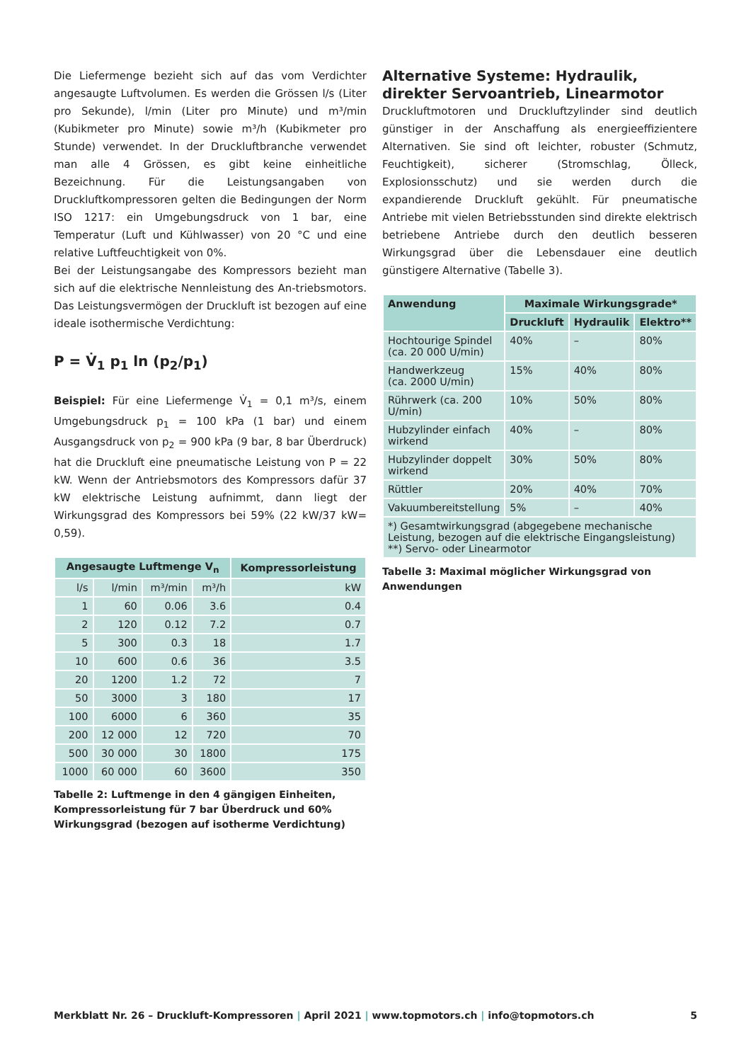Die Liefermenge bezieht sich auf das vom Verdichter angesaugte Luftvolumen. Es werden die Grössen l/s (Liter pro Sekunde), l/min (Liter pro Minute) und m³/min (Kubikmeter pro Minute) sowie m³/h (Kubikmeter pro Stunde) verwendet. In der Druckluftbranche verwendet man alle 4 Grössen, es gibt keine einheitliche Bezeichnung. Für die Leistungsangaben von Druckluftkompressoren gelten die Bedingungen der Norm ISO 1217: ein Umgebungsdruck von 1 bar, eine Temperatur (Luft und Kühlwasser) von 20 °C und eine relative Luftfeuchtigkeit von 0%.
Bei der Leistungsangabe des Kompressors bezieht man sich auf die elektrische Nennleistung des An-triebsmotors. Das Leistungsvermögen der Druckluft ist bezogen auf eine ideale isothermische Verdichtung:
P = V̇<sub>1</sub> p<sub>1</sub> ln (p<sub>2</sub>/p<sub>1</sub>)
Beispiel: Für eine Liefermenge V̇<sub>1</sub> = 0,1 m³/s, einem Umgebungsdruck p<sub>1</sub> = 100 kPa (1 bar) und einem Ausgangsdruck von p<sub>2</sub> = 900 kPa (9 bar, 8 bar Überdruck) hat die Druckluft eine pneumatische Leistung von P = 22 kW. Wenn der Antriebsmotors des Kompressors dafür 37 kW elektrische Leistung aufnimmt, dann liegt der Wirkungsgrad des Kompressors bei 59% (22 kW/37 kW= 0,59).
| Angesaugte Luftmenge V<sub>n</sub> | | | | Kompressorleistung |
| --- | --- | --- | --- | --- |
| l/s | l/min | m³/min | m³/h | kW |
| 1 | 60 | 0.06 | 3.6 | 0.4 |
| 2 | 120 | 0.12 | 7.2 | 0.7 |
| 5 | 300 | 0.3 | 18 | 1.7 |
| 10 | 600 | 0.6 | 36 | 3.5 |
| 20 | 1200 | 1.2 | 72 | 7 |
| 50 | 3000 | 3 | 180 | 17 |
| 100 | 6000 | 6 | 360 | 35 |
| 200 | 12 000 | 12 | 720 | 70 |
| 500 | 30 000 | 30 | 1800 | 175 |
| 1000 | 60 000 | 60 | 3600 | 350 |
Tabelle 2: Luftmenge in den 4 gängigen Einheiten, Kompressorleistung für 7 bar Überdruck und 60% Wirkungsgrad (bezogen auf isotherme Verdichtung)
Alternative Systeme: Hydraulik, direkter Servoantrieb, Linearmotor
Druckluftmotoren und Druckluftzylinder sind deutlich günstiger in der Anschaffung als energieeffizientere Alternativen. Sie sind oft leichter, robuster (Schmutz, Feuchtigkeit), sicherer (Stromschlag, Ölleck, Explosionsschutz) und sie werden durch die expandierende Druckluft gekühlt. Für pneumatische Antriebe mit vielen Betriebsstunden sind direkte elektrisch betriebene Antriebe durch den deutlich besseren Wirkungsgrad über die Lebensdauer eine deutlich günstigere Alternative (Tabelle 3).
| Anwendung | Maximale Wirkungsgrade* | | |
| --- | --- | --- | --- |
| | Druckluft | Hydraulik | Elektro** |
| Hochtourige Spindel (ca. 20 000 U/min) | 40% | – | 80% |
| Handwerkzeug (ca. 2000 U/min) | 15% | 40% | 80% |
| Rührwerk (ca. 200 U/min) | 10% | 50% | 80% |
| Hubzylinder einfach wirkend | 40% | – | 80% |
| Hubzylinder doppelt wirkend | 30% | 50% | 80% |
| Rüttler | 20% | 40% | 70% |
| Vakuumbereitstellung | 5% | – | 40% |
| *) Gesamtwirkungsgrad (abgegebene mechanische Leistung, bezogen auf die elektrische Eingangsleistung) **) Servo- oder Linearmotor | | | |
Tabelle 3: Maximal möglicher Wirkungsgrad von Anwendungen
Merkblatt Nr. 26 – Druckluft-Kompressoren | April 2021 | www.topmotors.ch | info@topmotors.ch 5